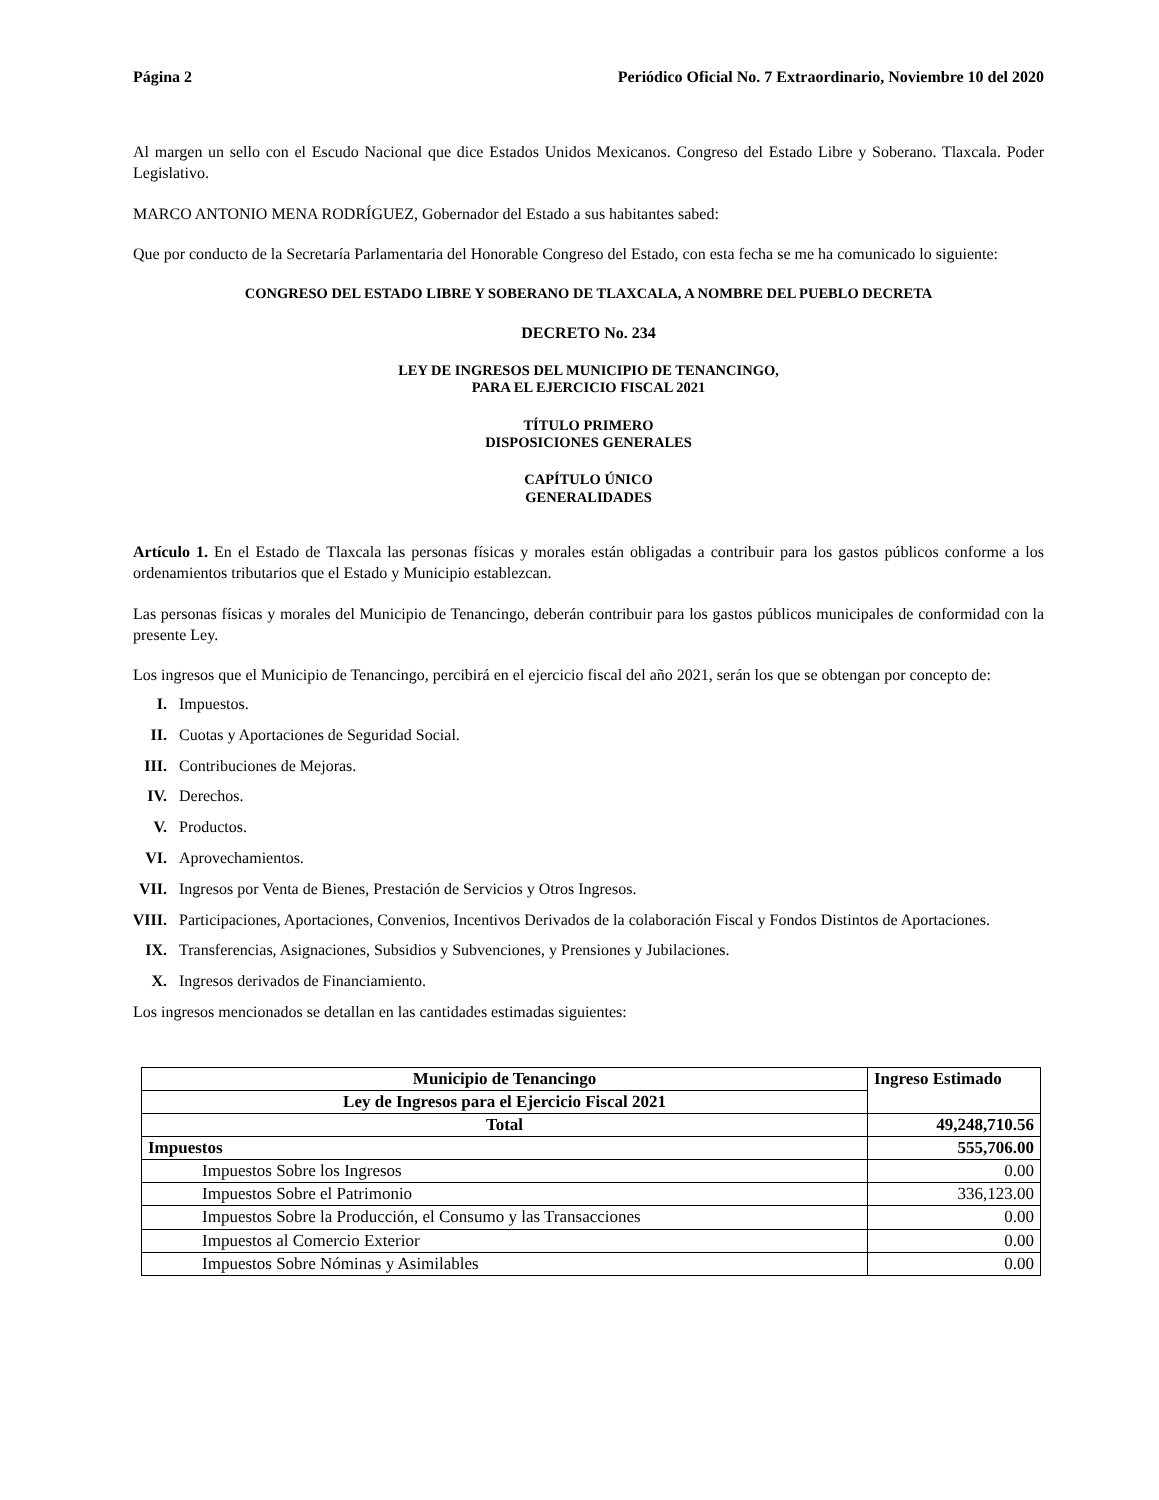Página 2 Periódico Oficial No. 7 Extraordinario, Noviembre 10 del 2020
Al margen un sello con el Escudo Nacional que dice Estados Unidos Mexicanos. Congreso del Estado Libre y Soberano. Tlaxcala. Poder Legislativo.
MARCO ANTONIO MENA RODRÍGUEZ, Gobernador del Estado a sus habitantes sabed:
Que por conducto de la Secretaría Parlamentaria del Honorable Congreso del Estado, con esta fecha se me ha comunicado lo siguiente:
CONGRESO DEL ESTADO LIBRE Y SOBERANO DE TLAXCALA, A NOMBRE DEL PUEBLO DECRETA
DECRETO No. 234
LEY DE INGRESOS DEL MUNICIPIO DE TENANCINGO,
PARA EL EJERCICIO FISCAL 2021
TÍTULO PRIMERO
DISPOSICIONES GENERALES
CAPÍTULO ÚNICO
GENERALIDADES
Artículo 1. En el Estado de Tlaxcala las personas físicas y morales están obligadas a contribuir para los gastos públicos conforme a los ordenamientos tributarios que el Estado y Municipio establezcan.
Las personas físicas y morales del Municipio de Tenancingo, deberán contribuir para los gastos públicos municipales de conformidad con la presente Ley.
Los ingresos que el Municipio de Tenancingo, percibirá en el ejercicio fiscal del año 2021, serán los que se obtengan por concepto de:
I. Impuestos.
II. Cuotas y Aportaciones de Seguridad Social.
III. Contribuciones de Mejoras.
IV. Derechos.
V. Productos.
VI. Aprovechamientos.
VII. Ingresos por Venta de Bienes, Prestación de Servicios y Otros Ingresos.
VIII. Participaciones, Aportaciones, Convenios, Incentivos Derivados de la colaboración Fiscal y Fondos Distintos de Aportaciones.
IX. Transferencias, Asignaciones, Subsidios y Subvenciones, y Prensiones y Jubilaciones.
X. Ingresos derivados de Financiamiento.
Los ingresos mencionados se detallan en las cantidades estimadas siguientes:
| Municipio de Tenancingo | Ingreso Estimado |
| Ley de Ingresos para el Ejercicio Fiscal 2021 | |
| Total | 49,248,710.56 |
| Impuestos | 555,706.00 |
| Impuestos Sobre los Ingresos | 0.00 |
| Impuestos Sobre el Patrimonio | 336,123.00 |
| Impuestos Sobre la Producción, el Consumo y las Transacciones | 0.00 |
| Impuestos al Comercio Exterior | 0.00 |
| Impuestos Sobre Nóminas y Asimilables | 0.00 |